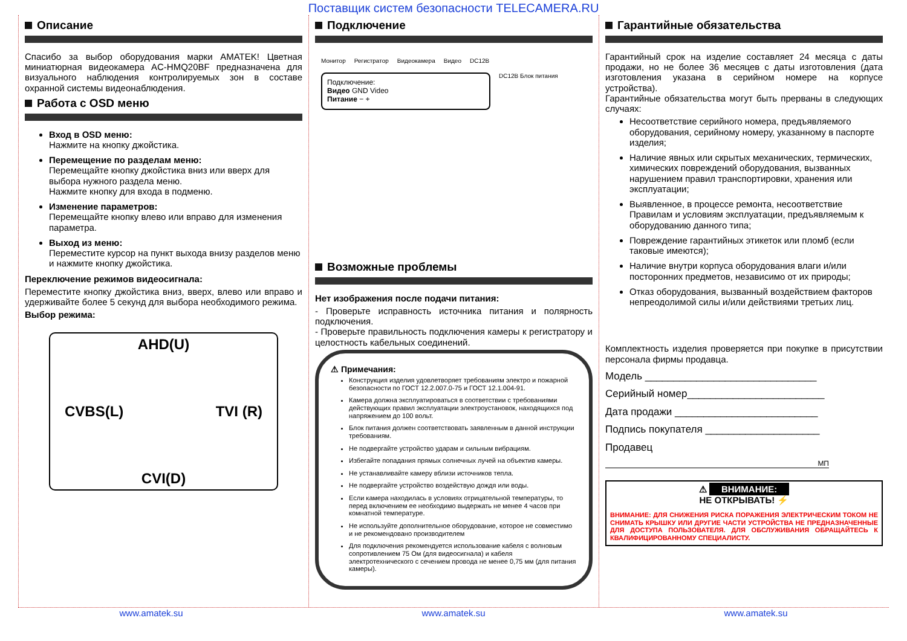Поставщик систем безопасности TELECAMERA.RU
Описание
Спасибо за выбор оборудования марки AMATEK! Цветная миниатюрная видеокамера AC-HMQ20BF предназначена для визуального наблюдения контролируемых зон в составе охранной системы видеонаблюдения.
Работа с OSD меню
Вход в OSD меню:
Нажмите на кнопку джойстика.
Перемещение по разделам меню:
Перемещайте кнопку джойстика вниз или вверх для выбора нужного раздела меню.
Нажмите кнопку для входа в подменю.
Изменение параметров:
Перемещайте кнопку влево или вправо для изменения параметра.
Выход из меню:
Переместите курсор на пункт выхода внизу разделов меню и нажмите кнопку джойстика.
Переключение режимов видеосигнала:
Переместите кнопку джойстика вниз, вверх, влево или вправо и удерживайте более 5 секунд для выбора необходимого режима.
Выбор режима:
AHD(U)
CVBS(L) TVI (R)
CVI(D)
Подключение
Монитор Регистратор Видеокамера Видео DC12В
Подключение:
Видео GND Video
Питание − +
DC12В Блок питания
Возможные проблемы
Нет изображения после подачи питания:
- Проверьте исправность источника питания и полярность подключения.
- Проверьте правильность подключения камеры к регистратору и целостность кабельных соединений.
⚠ Примечания:
Конструкция изделия удовлетворяет требованиям электро и пожарной безопасности по ГОСТ 12.2.007.0-75 и ГОСТ 12.1.004-91.
Камера должна эксплуатироваться в соответствии с требованиями действующих правил эксплуатации электроустановок, находящихся под напряжением до 100 вольт.
Блок питания должен соответствовать заявленным в данной инструкции требованиям.
Не подвергайте устройство ударам и сильным вибрациям.
Избегайте попадания прямых солнечных лучей на объектив камеры.
Не устанавливайте камеру вблизи источников тепла.
Не подвергайте устройство воздействую дождя или воды.
Если камера находилась в условиях отрицательной температуры, то перед включением ее необходимо выдержать не менее 4 часов при комнатной температуре.
Не используйте дополнительное оборудование, которое не совместимо и не рекомендовано производителем
Для подключения рекомендуется использование кабеля с волновым сопротивлением 75 Ом (для видеосигнала) и кабеля электротехнического с сечением провода не менее 0,75 мм (для питания камеры).
Гарантийные обязательства
Гарантийный срок на изделие составляет 24 месяца с даты продажи, но не более 36 месяцев с даты изготовления (дата изготовления указана в серийном номере на корпусе устройства).
Гарантийные обязательства могут быть прерваны в следующих случаях:
Несоответствие серийного номера, предъявляемого оборудования, серийному номеру, указанному в паспорте изделия;
Наличие явных или скрытых механических, термических, химических повреждений оборудования, вызванных нарушением правил транспортировки, хранения или эксплуатации;
Выявленное, в процессе ремонта, несоответствие Правилам и условиям эксплуатации, предъявляемым к оборудованию данного типа;
Повреждение гарантийных этикеток или пломб (если таковые имеются);
Наличие внутри корпуса оборудования влаги и/или посторонних предметов, независимо от их природы;
Отказ оборудования, вызванный воздействием факторов непреодолимой силы и/или действиями третьих лиц.
Комплектность изделия проверяется при покупке в присутствии персонала фирмы продавца.
Модель ______________________________
Серийный номер________________________
Дата продажи _________________________
Подпись покупателя ____________________
Продавец
МП
⚠ ВНИМАНИЕ:
НЕ ОТКРЫВАТЬ! ⚡
ВНИМАНИЕ: ДЛЯ СНИЖЕНИЯ РИСКА ПОРАЖЕНИЯ ЭЛЕКТРИЧЕСКИМ ТОКОМ НЕ СНИМАТЬ КРЫШКУ ИЛИ ДРУГИЕ ЧАСТИ УСТРОЙСТВА НЕ ПРЕДНАЗНАЧЕННЫЕ ДЛЯ ДОСТУПА ПОЛЬЗОВАТЕЛЯ. ДЛЯ ОБСЛУЖИВАНИЯ ОБРАЩАЙТЕСЬ К КВАЛИФИЦИРОВАННОМУ СПЕЦИАЛИСТУ.
www.amatek.su www.amatek.su www.amatek.su